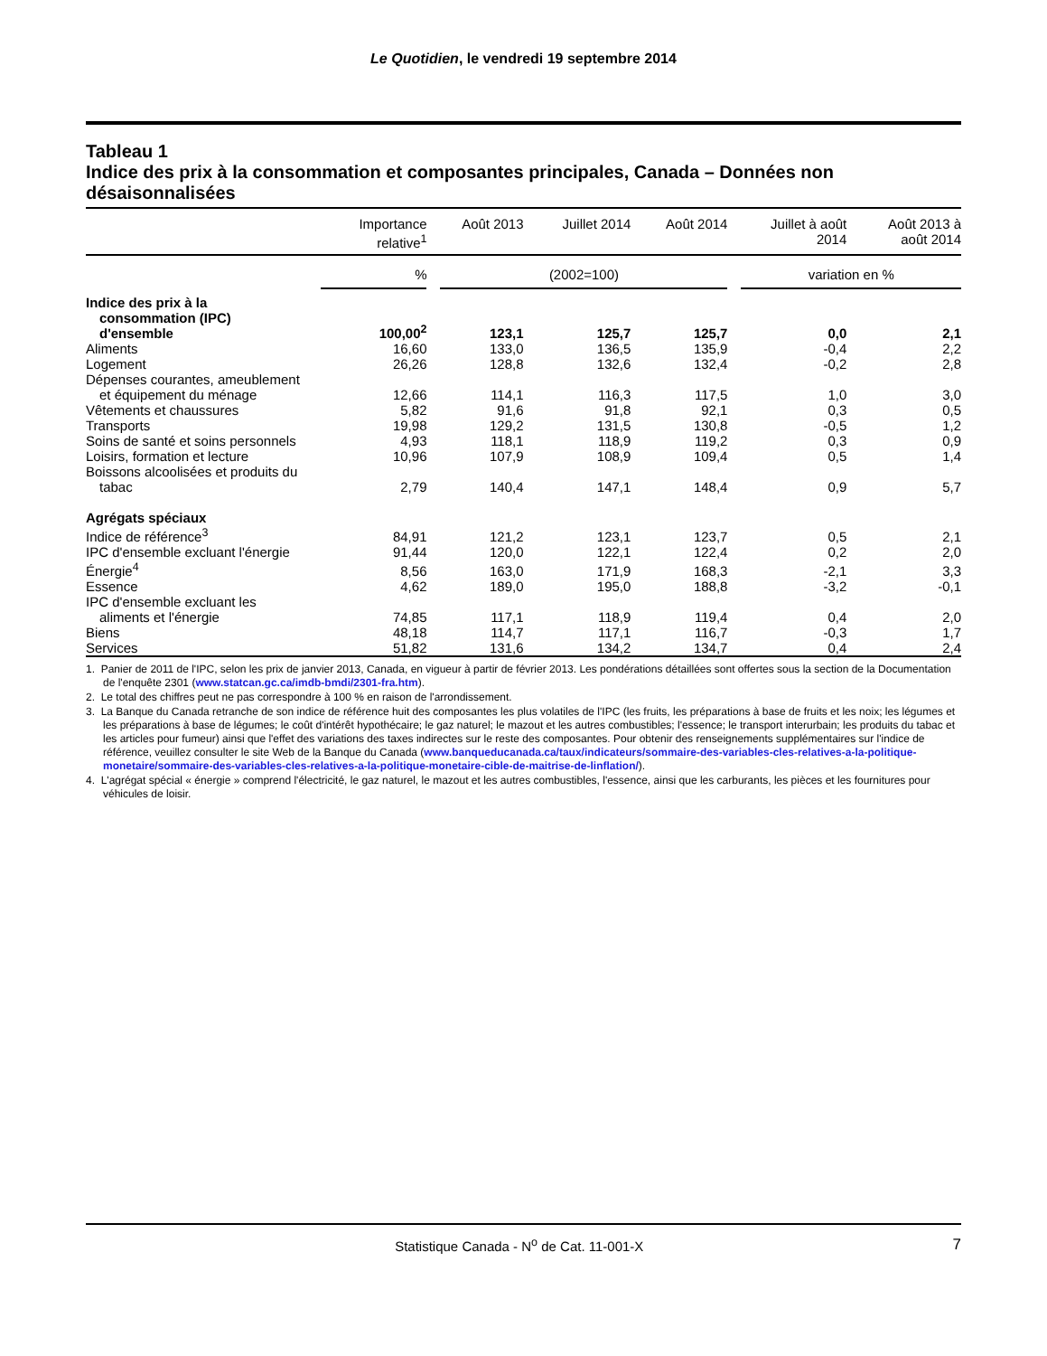Le Quotidien, le vendredi 19 septembre 2014
Tableau 1
Indice des prix à la consommation et composantes principales, Canada – Données non désaisonnalisées
| | Importance relative<sup>1</sup> | Août 2013 | Juillet 2014 | Août 2014 | Juillet à août 2014 | Août 2013 à août 2014 |
| --- | --- | --- | --- | --- | --- | --- |
| | % | (2002=100) | | | variation en % | |
| Indice des prix à la consommation (IPC) d'ensemble | 100,00<sup>2</sup> | 123,1 | 125,7 | 125,7 | 0,0 | 2,1 |
| Aliments | 16,60 | 133,0 | 136,5 | 135,9 | -0,4 | 2,2 |
| Logement | 26,26 | 128,8 | 132,6 | 132,4 | -0,2 | 2,8 |
| Dépenses courantes, ameublement et équipement du ménage | 12,66 | 114,1 | 116,3 | 117,5 | 1,0 | 3,0 |
| Vêtements et chaussures | 5,82 | 91,6 | 91,8 | 92,1 | 0,3 | 0,5 |
| Transports | 19,98 | 129,2 | 131,5 | 130,8 | -0,5 | 1,2 |
| Soins de santé et soins personnels | 4,93 | 118,1 | 118,9 | 119,2 | 0,3 | 0,9 |
| Loisirs, formation et lecture | 10,96 | 107,9 | 108,9 | 109,4 | 0,5 | 1,4 |
| Boissons alcoolisées et produits du tabac | 2,79 | 140,4 | 147,1 | 148,4 | 0,9 | 5,7 |
| Agrégats spéciaux | | | | | | |
| Indice de référence<sup>3</sup> | 84,91 | 121,2 | 123,1 | 123,7 | 0,5 | 2,1 |
| IPC d'ensemble excluant l'énergie | 91,44 | 120,0 | 122,1 | 122,4 | 0,2 | 2,0 |
| Énergie<sup>4</sup> | 8,56 | 163,0 | 171,9 | 168,3 | -2,1 | 3,3 |
| Essence | 4,62 | 189,0 | 195,0 | 188,8 | -3,2 | -0,1 |
| IPC d'ensemble excluant les aliments et l'énergie | 74,85 | 117,1 | 118,9 | 119,4 | 0,4 | 2,0 |
| Biens | 48,18 | 114,7 | 117,1 | 116,7 | -0,3 | 1,7 |
| Services | 51,82 | 131,6 | 134,2 | 134,7 | 0,4 | 2,4 |
1. Panier de 2011 de l'IPC, selon les prix de janvier 2013, Canada, en vigueur à partir de février 2013. Les pondérations détaillées sont offertes sous la section de la Documentation de l'enquête 2301 (www.statcan.gc.ca/imdb-bmdi/2301-fra.htm).
2. Le total des chiffres peut ne pas correspondre à 100 % en raison de l'arrondissement.
3. La Banque du Canada retranche de son indice de référence huit des composantes les plus volatiles de l'IPC (les fruits, les préparations à base de fruits et les noix; les légumes et les préparations à base de légumes; le coût d'intérêt hypothécaire; le gaz naturel; le mazout et les autres combustibles; l'essence; le transport interurbain; les produits du tabac et les articles pour fumeur) ainsi que l'effet des variations des taxes indirectes sur le reste des composantes. Pour obtenir des renseignements supplémentaires sur l'indice de référence, veuillez consulter le site Web de la Banque du Canada (www.banqueducanada.ca/taux/indicateurs/sommaire-des-variables-cles-relatives-a-la-politique-monetaire/sommaire-des-variables-cles-relatives-a-la-politique-monetaire-cible-de-maitrise-de-linflation/).
4. L'agrégat spécial « énergie » comprend l'électricité, le gaz naturel, le mazout et les autres combustibles, l'essence, ainsi que les carburants, les pièces et les fournitures pour véhicules de loisir.
Statistique Canada - N<sup>o</sup> de Cat. 11-001-X 7